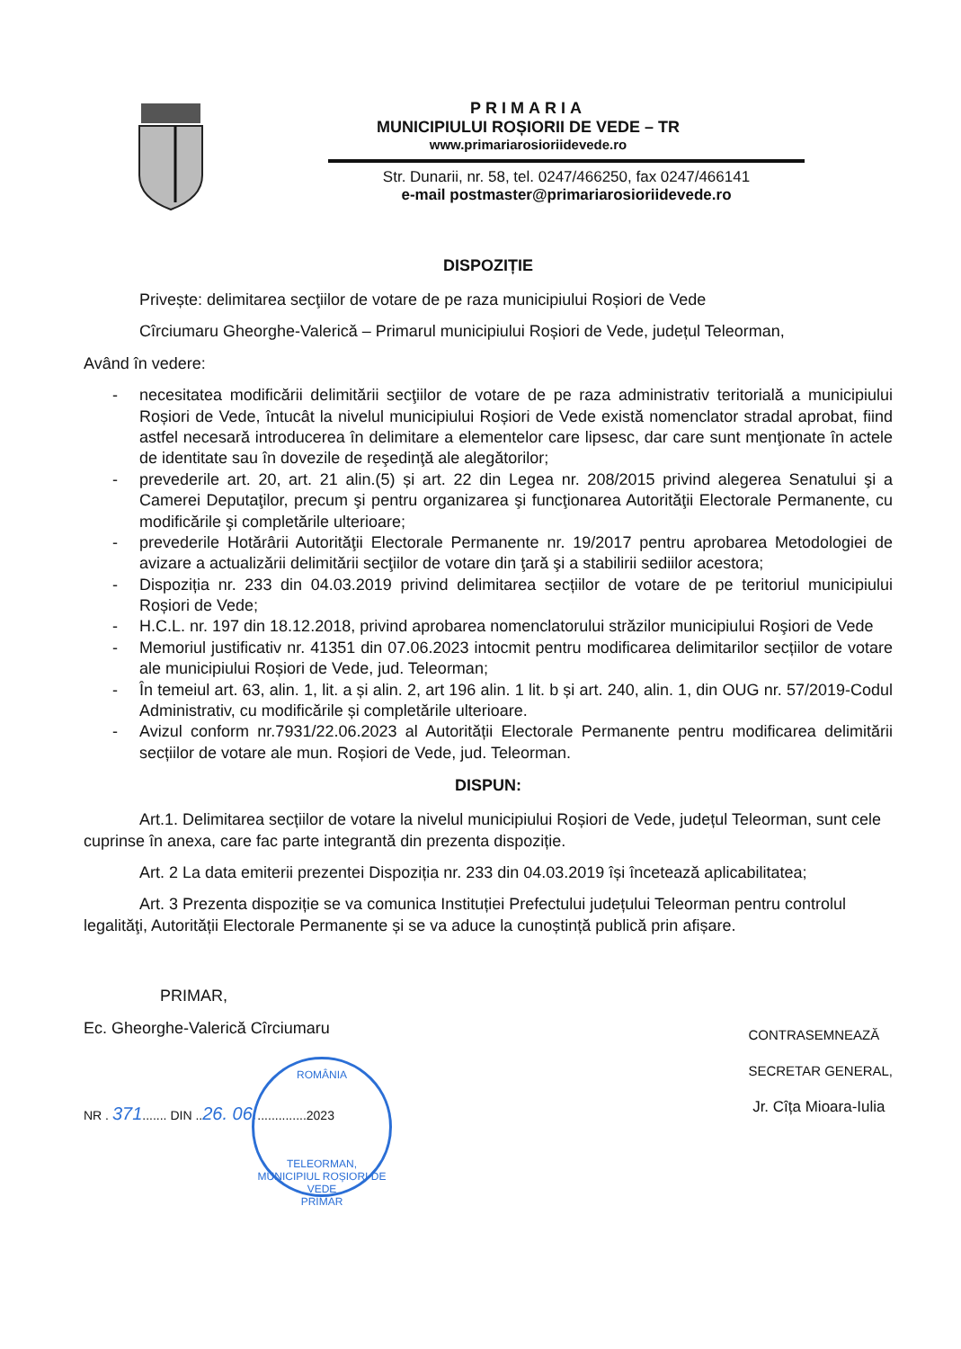PRIMARIA
MUNICIPIULUI ROȘIORII DE VEDE – TR
www.primariarosioriidevede.ro
Str. Dunarii, nr. 58, tel. 0247/466250, fax 0247/466141
e-mail postmaster@primariarosioriidevede.ro
DISPOZIȚIE
Privește: delimitarea secţiilor de votare de pe raza municipiului Roșiori de Vede
Cîrciumaru Gheorghe-Valerică – Primarul municipiului Roșiori de Vede, județul Teleorman,
Având în vedere:
- necesitatea modificării delimitării secţiilor de votare de pe raza administrativ teritorială a municipiului Roșiori de Vede, întucât la nivelul municipiului Roșiori de Vede există nomenclator stradal aprobat, fiind astfel necesară introducerea în delimitare a elementelor care lipsesc, dar care sunt menţionate în actele de identitate sau în dovezile de reşedinţă ale alegătorilor;
- prevederile art. 20, art. 21 alin.(5) și art. 22 din Legea nr. 208/2015 privind alegerea Senatului şi a Camerei Deputaţilor, precum şi pentru organizarea şi funcţionarea Autorităţii Electorale Permanente, cu modificările şi completările ulterioare;
- prevederile Hotărârii Autorităţii Electorale Permanente nr. 19/2017 pentru aprobarea Metodologiei de avizare a actualizării delimitării secţiilor de votare din ţară şi a stabilirii sediilor acestora;
- Dispoziția nr. 233 din 04.03.2019 privind delimitarea secțiilor de votare de pe teritoriul municipiului Roșiori de Vede;
- H.C.L. nr. 197 din 18.12.2018, privind aprobarea nomenclatorului străzilor municipiului Roşiori de Vede
- Memoriul justificativ nr. 41351 din 07.06.2023 intocmit pentru modificarea delimitarilor secțiilor de votare ale municipiului Roșiori de Vede, jud. Teleorman;
- În temeiul art. 63, alin. 1, lit. a și alin. 2, art 196 alin. 1 lit. b și art. 240, alin. 1, din OUG nr. 57/2019-Codul Administrativ, cu modificările și completările ulterioare.
- Avizul conform nr.7931/22.06.2023 al Autorității Electorale Permanente pentru modificarea delimitării secțiilor de votare ale mun. Roșiori de Vede, jud. Teleorman.
DISPUN:
Art.1. Delimitarea secțiilor de votare la nivelul municipiului Roșiori de Vede, județul Teleorman, sunt cele cuprinse în anexa, care fac parte integrantă din prezenta dispoziție.
Art. 2 La data emiterii prezentei Dispoziția nr. 233 din 04.03.2019 își încetează aplicabilitatea;
Art. 3 Prezenta dispoziție se va comunica Instituției Prefectului județului Teleorman pentru controlul legalităţi, Autorității Electorale Permanente și se va aduce la cunoștință publică prin afișare.
PRIMAR,
Ec. Gheorghe-Valerică Cîrciumaru
NR . 371....... DIN ..26. 06...............2023
CONTRASEMNEAZĂ
SECRETAR GENERAL,
Jr. Cîța Mioara-Iulia
ROMÂNIA
TELEORMAN, MUNICIPIUL ROȘIORI DE VEDE
PRIMAR